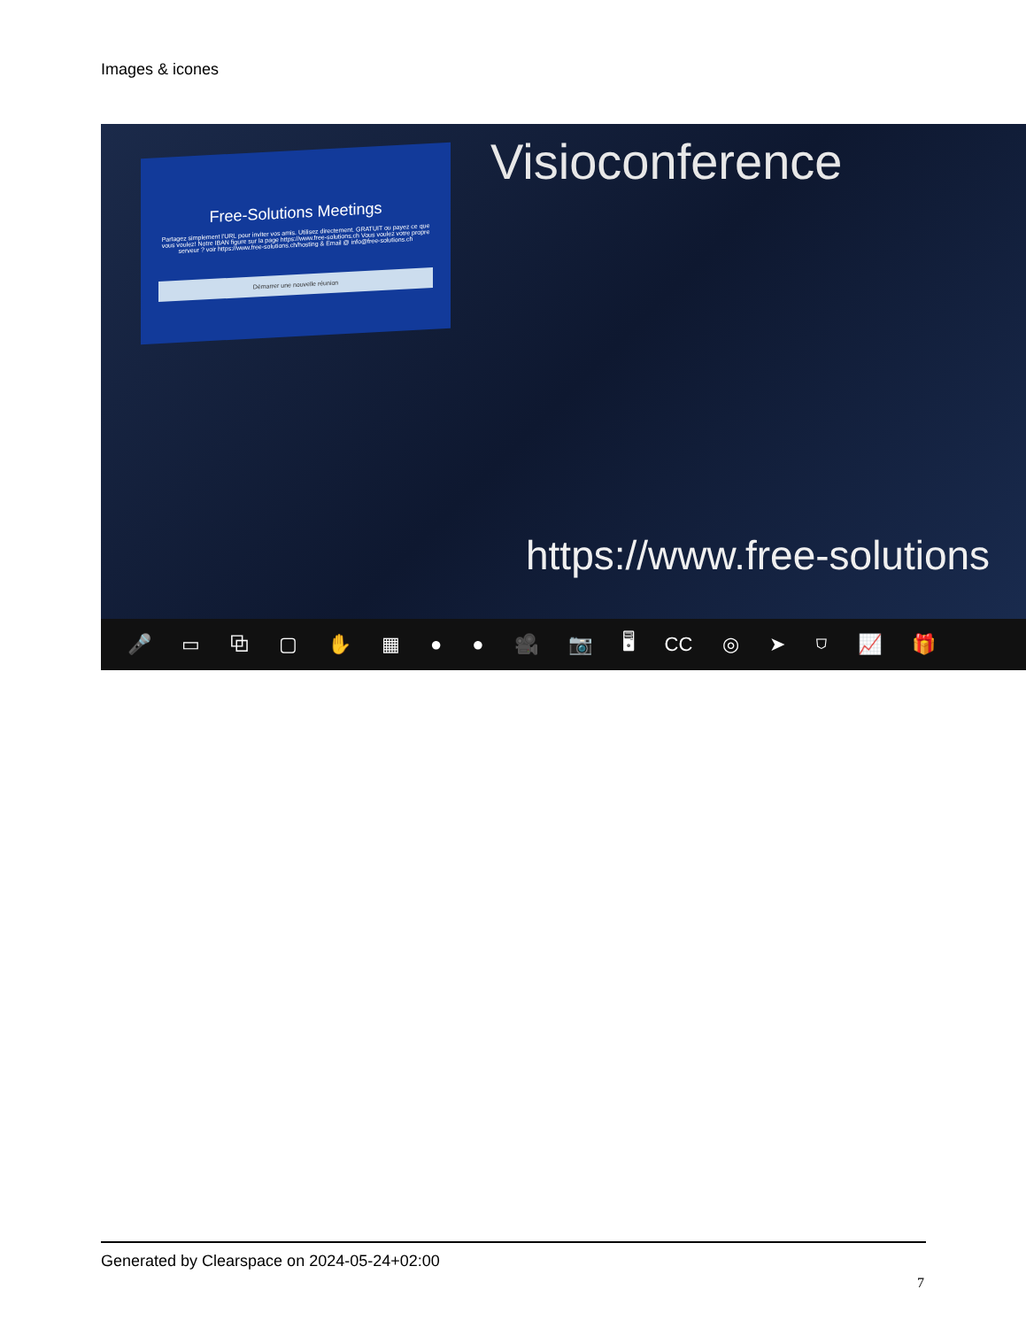Images & icones
Free-Solutions Meetings
Partagez simplement l'URL pour inviter vos amis. Utilisez directement. GRATUIT ou payez ce que vous voulez! Notre IBAN figure sur la page https://www.free-solutions.ch Vous voulez votre propre serveur ? voir https://www.free-solutions.ch/hosting & Email @ info@free-solutions.ch
Démarrer une nouvelle réunion
Visioconference
https://www.free-solutions
🎤 ▭ ⧉ ▢ ✋ ▦ ● ● 🎥 📷 🖥 CC ◎ ➤ ⛉ 📈 🎁
Generated by Clearspace on 2024-05-24+02:00
7